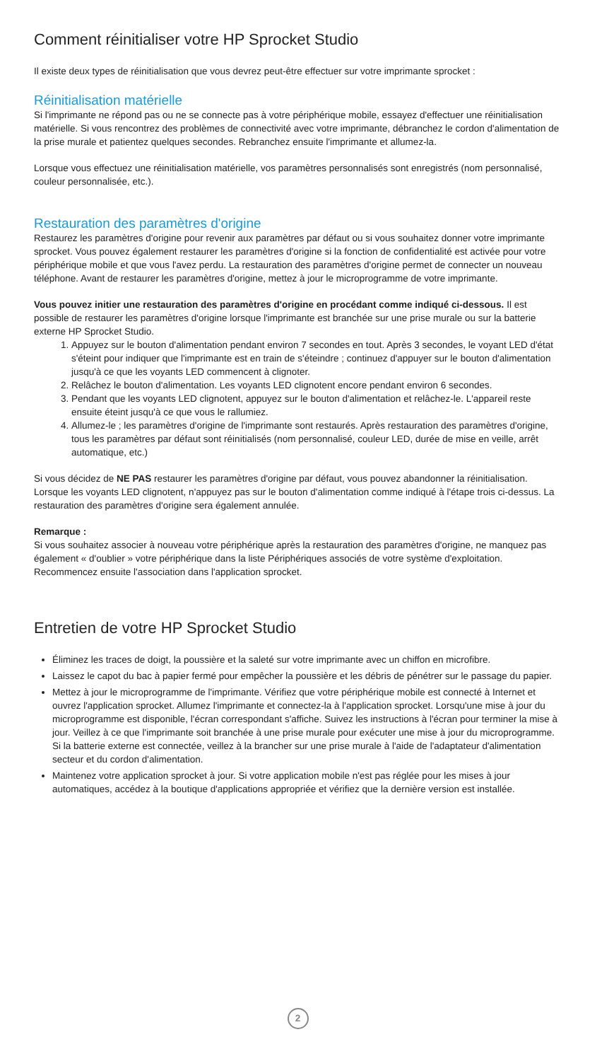Comment réinitialiser votre HP Sprocket Studio
Il existe deux types de réinitialisation que vous devrez peut-être effectuer sur votre imprimante sprocket :
Réinitialisation matérielle
Si l'imprimante ne répond pas ou ne se connecte pas à votre périphérique mobile, essayez d'effectuer une réinitialisation matérielle. Si vous rencontrez des problèmes de connectivité avec votre imprimante, débranchez le cordon d'alimentation de la prise murale et patientez quelques secondes. Rebranchez ensuite l'imprimante et allumez-la.
Lorsque vous effectuez une réinitialisation matérielle, vos paramètres personnalisés sont enregistrés (nom personnalisé, couleur personnalisée, etc.).
Restauration des paramètres d'origine
Restaurez les paramètres d'origine pour revenir aux paramètres par défaut ou si vous souhaitez donner votre imprimante sprocket. Vous pouvez également restaurer les paramètres d'origine si la fonction de confidentialité est activée pour votre périphérique mobile et que vous l'avez perdu. La restauration des paramètres d'origine permet de connecter un nouveau téléphone. Avant de restaurer les paramètres d'origine, mettez à jour le microprogramme de votre imprimante.
Vous pouvez initier une restauration des paramètres d'origine en procédant comme indiqué ci-dessous. Il est possible de restaurer les paramètres d'origine lorsque l'imprimante est branchée sur une prise murale ou sur la batterie externe HP Sprocket Studio.
1. Appuyez sur le bouton d'alimentation pendant environ 7 secondes en tout. Après 3 secondes, le voyant LED d'état s'éteint pour indiquer que l'imprimante est en train de s'éteindre ; continuez d'appuyer sur le bouton d'alimentation jusqu'à ce que les voyants LED commencent à clignoter.
2. Relâchez le bouton d'alimentation. Les voyants LED clignotent encore pendant environ 6 secondes.
3. Pendant que les voyants LED clignotent, appuyez sur le bouton d'alimentation et relâchez-le. L'appareil reste ensuite éteint jusqu'à ce que vous le rallumiez.
4. Allumez-le ; les paramètres d'origine de l'imprimante sont restaurés. Après restauration des paramètres d'origine, tous les paramètres par défaut sont réinitialisés (nom personnalisé, couleur LED, durée de mise en veille, arrêt automatique, etc.)
Si vous décidez de NE PAS restaurer les paramètres d'origine par défaut, vous pouvez abandonner la réinitialisation. Lorsque les voyants LED clignotent, n'appuyez pas sur le bouton d'alimentation comme indiqué à l'étape trois ci-dessus. La restauration des paramètres d'origine sera également annulée.
Remarque :
Si vous souhaitez associer à nouveau votre périphérique après la restauration des paramètres d'origine, ne manquez pas également « d'oublier » votre périphérique dans la liste Périphériques associés de votre système d'exploitation. Recommencez ensuite l'association dans l'application sprocket.
Entretien de votre HP Sprocket Studio
Éliminez les traces de doigt, la poussière et la saleté sur votre imprimante avec un chiffon en microfibre.
Laissez le capot du bac à papier fermé pour empêcher la poussière et les débris de pénétrer sur le passage du papier.
Mettez à jour le microprogramme de l'imprimante. Vérifiez que votre périphérique mobile est connecté à Internet et ouvrez l'application sprocket. Allumez l'imprimante et connectez-la à l'application sprocket. Lorsqu'une mise à jour du microprogramme est disponible, l'écran correspondant s'affiche. Suivez les instructions à l'écran pour terminer la mise à jour. Veillez à ce que l'imprimante soit branchée à une prise murale pour exécuter une mise à jour du microprogramme. Si la batterie externe est connectée, veillez à la brancher sur une prise murale à l'aide de l'adaptateur d'alimentation secteur et du cordon d'alimentation.
Maintenez votre application sprocket à jour. Si votre application mobile n'est pas réglée pour les mises à jour automatiques, accédez à la boutique d'applications appropriée et vérifiez que la dernière version est installée.
2